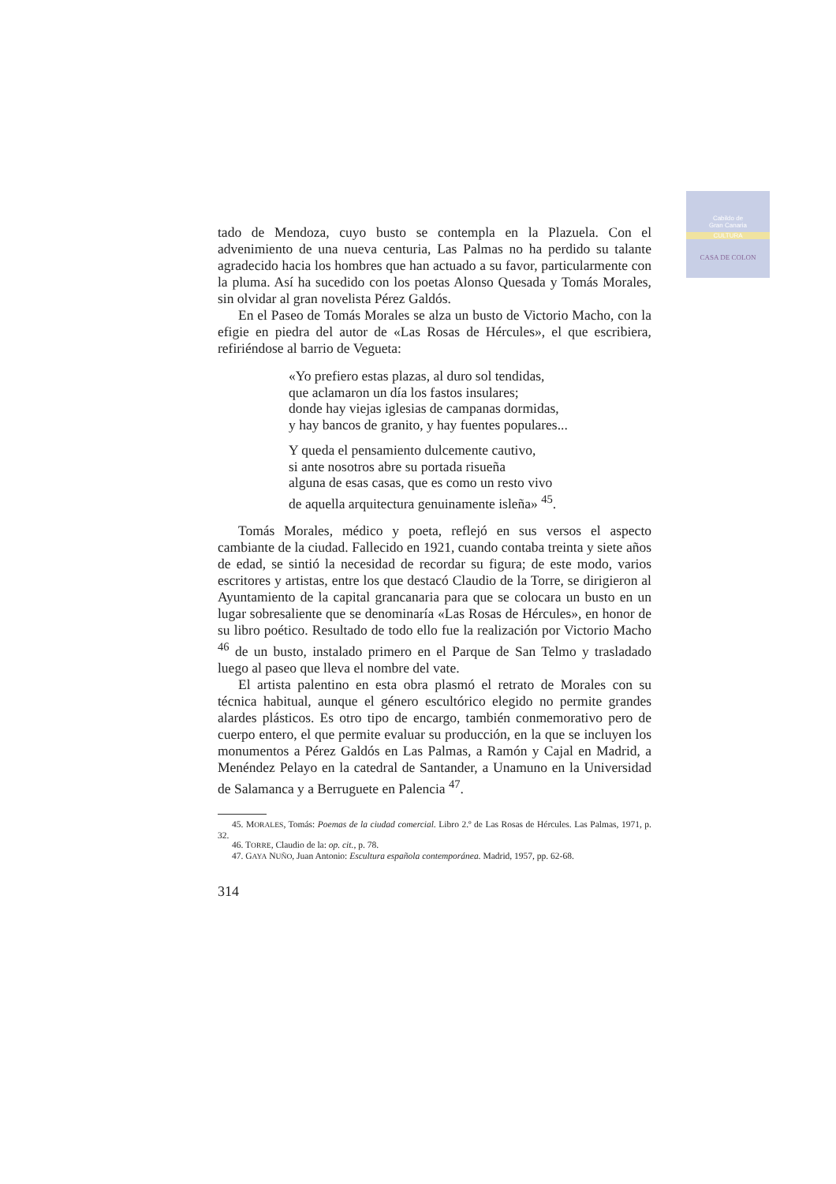Cabildo de
Gran Canaria
CULTURA
CASA DE COLON
tado de Mendoza, cuyo busto se contempla en la Plazuela. Con el advenimiento de una nueva centuria, Las Palmas no ha perdido su talante agradecido hacia los hombres que han actuado a su favor, particularmente con la pluma. Así ha sucedido con los poetas Alonso Quesada y Tomás Morales, sin olvidar al gran novelista Pérez Galdós.
En el Paseo de Tomás Morales se alza un busto de Victorio Macho, con la efigie en piedra del autor de «Las Rosas de Hércules», el que escribiera, refiriéndose al barrio de Vegueta:
«Yo prefiero estas plazas, al duro sol tendidas,
que aclamaron un día los fastos insulares;
donde hay viejas iglesias de campanas dormidas,
y hay bancos de granito, y hay fuentes populares...
Y queda el pensamiento dulcemente cautivo,
si ante nosotros abre su portada risueña
alguna de esas casas, que es como un resto vivo
de aquella arquitectura genuinamente isleña» <sup>45</sup>.
Tomás Morales, médico y poeta, reflejó en sus versos el aspecto cambiante de la ciudad. Fallecido en 1921, cuando contaba treinta y siete años de edad, se sintió la necesidad de recordar su figura; de este modo, varios escritores y artistas, entre los que destacó Claudio de la Torre, se dirigieron al Ayuntamiento de la capital grancanaria para que se colocara un busto en un lugar sobresaliente que se denominaría «Las Rosas de Hércules», en honor de su libro poético. Resultado de todo ello fue la realización por Victorio Macho <sup>46</sup> de un busto, instalado primero en el Parque de San Telmo y trasladado luego al paseo que lleva el nombre del vate.
El artista palentino en esta obra plasmó el retrato de Morales con su técnica habitual, aunque el género escultórico elegido no permite grandes alardes plásticos. Es otro tipo de encargo, también conmemorativo pero de cuerpo entero, el que permite evaluar su producción, en la que se incluyen los monumentos a Pérez Galdós en Las Palmas, a Ramón y Cajal en Madrid, a Menéndez Pelayo en la catedral de Santander, a Unamuno en la Universidad de Salamanca y a Berruguete en Palencia <sup>47</sup>.
45. MORALES, Tomás: Poemas de la ciudad comercial. Libro 2.º de Las Rosas de Hércules. Las Palmas, 1971, p. 32.
46. TORRE, Claudio de la: op. cit., p. 78.
47. GAYA NUÑO, Juan Antonio: Escultura española contemporánea. Madrid, 1957, pp. 62-68.
314